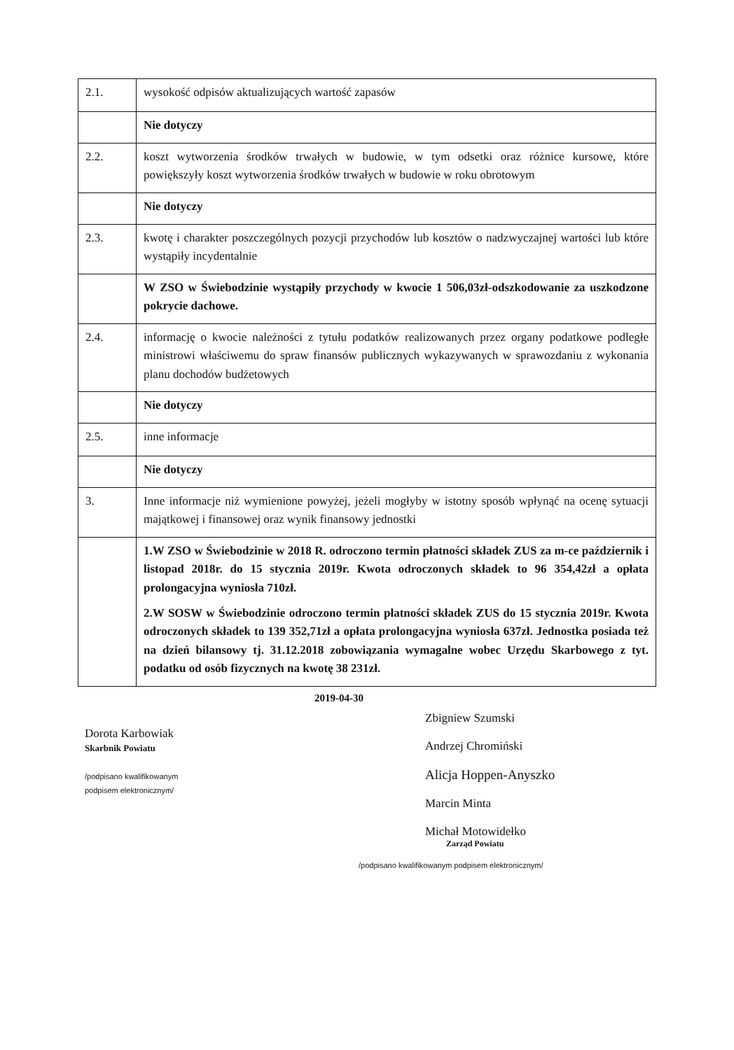| 2.1. | wysokość odpisów aktualizujących wartość zapasów |
| | Nie dotyczy |
| 2.2. | koszt wytworzenia środków trwałych w budowie, w tym odsetki oraz różnice kursowe, które powiększyły koszt wytworzenia środków trwałych w budowie w roku obrotowym |
| | Nie dotyczy |
| 2.3. | kwotę i charakter poszczególnych pozycji przychodów lub kosztów o nadzwyczajnej wartości lub które wystąpiły incydentalnie |
| | W ZSO w Świebodzinie wystąpiły przychody w kwocie 1 506,03zł-odszkodowanie za uszkodzone pokrycie dachowe. |
| 2.4. | informację o kwocie należności z tytułu podatków realizowanych przez organy podatkowe podległe ministrowi właściwemu do spraw finansów publicznych wykazywanych w sprawozdaniu z wykonania planu dochodów budżetowych |
| | Nie dotyczy |
| 2.5. | inne informacje |
| | Nie dotyczy |
| 3. | Inne informacje niż wymienione powyżej, jeżeli mogłyby w istotny sposób wpłynąć na ocenę sytuacji majątkowej i finansowej oraz wynik finansowy jednostki |
| | 1.W ZSO w Świebodzinie w 2018 R. odroczono termin płatności składek ZUS za m-ce październik i listopad 2018r. do 15 stycznia 2019r. Kwota odroczonych składek to 96 354,42zł a opłata prolongacyjna wyniosła 710zł. 2.W SOSW w Świebodzinie odroczono termin płatności składek ZUS do 15 stycznia 2019r. Kwota odroczonych składek to 139 352,71zł a opłata prolongacyjna wyniosła 637zł. Jednostka posiada też na dzień bilansowy tj. 31.12.2018 zobowiązania wymagalne wobec Urzędu Skarbowego z tyt. podatku od osób fizycznych na kwotę 38 231zł. |
2019-04-30
Dorota Karbowiak
Skarbnik Powiatu
/podpisano kwalifikowanym
podpisem elektronicznym/
Zbigniew Szumski
Andrzej Chromiński
Alicja Hoppen-Anyszko
Marcin Minta
Michał Motowidełko
Zarząd Powiatu
/podpisano kwalifikowanym podpisem elektronicznym/